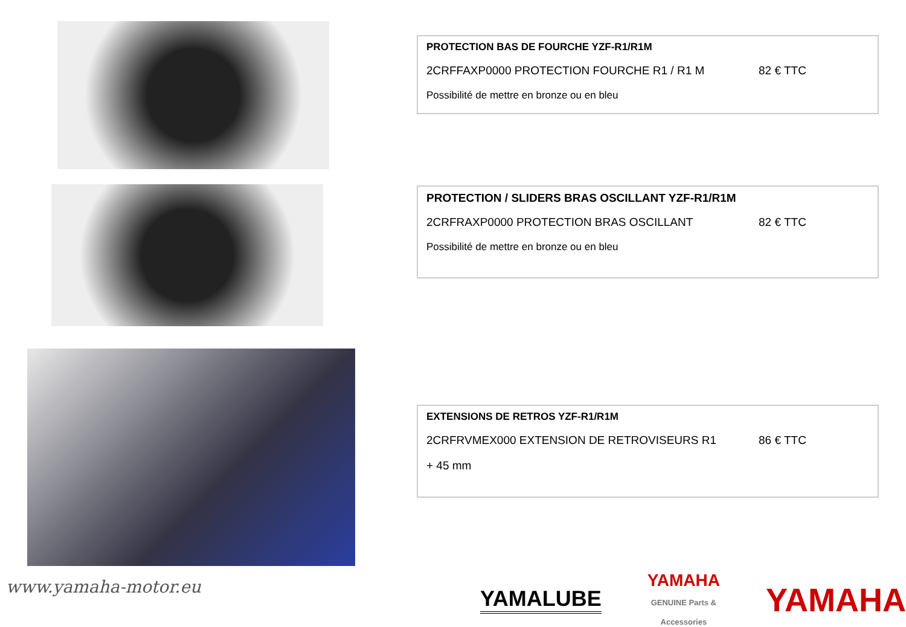PROTECTION BAS DE FOURCHE YZF-R1/R1M
2CRFFAXP0000 PROTECTION FOURCHE R1 / R1 M 82 € TTC
Possibilité de mettre en bronze ou en bleu
PROTECTION / SLIDERS BRAS OSCILLANT YZF-R1/R1M
2CRFRAXP0000 PROTECTION BRAS OSCILLANT 82 € TTC
Possibilité de mettre en bronze ou en bleu
EXTENSIONS DE RETROS YZF-R1/R1M
2CRFRVMEX000 EXTENSION DE RETROVISEURS R1 86 € TTC
+ 45 mm
www.yamaha-motor.eu
YAMALUBE
YAMAHA
GENUINE Parts & Accessories
YAMAHA